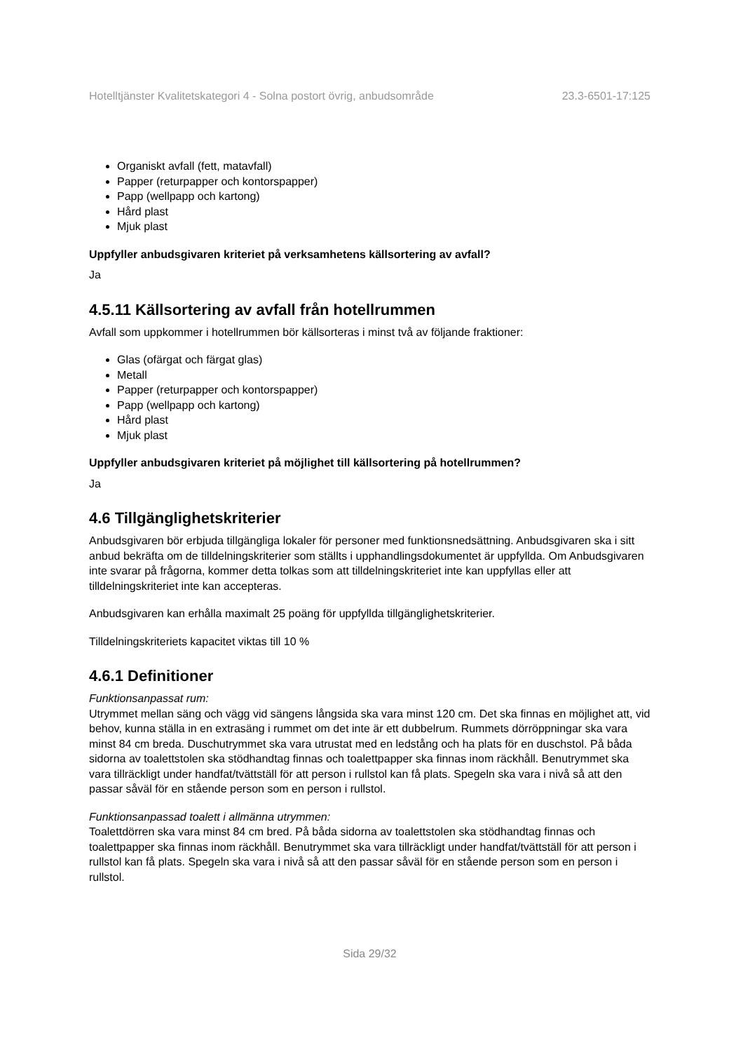Hotelltjänster Kvalitetskategori 4 - Solna postort övrig, anbudsområde 23.3-6501-17:125
Organiskt avfall (fett, matavfall)
Papper (returpapper och kontorspapper)
Papp (wellpapp och kartong)
Hård plast
Mjuk plast
Uppfyller anbudsgivaren kriteriet på verksamhetens källsortering av avfall?
Ja
4.5.11 Källsortering av avfall från hotellrummen
Avfall som uppkommer i hotellrummen bör källsorteras i minst två av följande fraktioner:
Glas (ofärgat och färgat glas)
Metall
Papper (returpapper och kontorspapper)
Papp (wellpapp och kartong)
Hård plast
Mjuk plast
Uppfyller anbudsgivaren kriteriet på möjlighet till källsortering på hotellrummen?
Ja
4.6 Tillgänglighetskriterier
Anbudsgivaren bör erbjuda tillgängliga lokaler för personer med funktionsnedsättning. Anbudsgivaren ska i sitt anbud bekräfta om de tilldelningskriterier som ställts i upphandlingsdokumentet är uppfyllda. Om Anbudsgivaren inte svarar på frågorna, kommer detta tolkas som att tilldelningskriteriet inte kan uppfyllas eller att tilldelningskriteriet inte kan accepteras.
Anbudsgivaren kan erhålla maximalt 25 poäng för uppfyllda tillgänglighetskriterier.
Tilldelningskriteriets kapacitet viktas till 10 %
4.6.1 Definitioner
Funktionsanpassat rum:
Utrymmet mellan säng och vägg vid sängens långsida ska vara minst 120 cm. Det ska finnas en möjlighet att, vid behov, kunna ställa in en extrasäng i rummet om det inte är ett dubbelrum. Rummets dörröppningar ska vara minst 84 cm breda. Duschutrymmet ska vara utrustat med en ledstång och ha plats för en duschstol. På båda sidorna av toalettstolen ska stödhandtag finnas och toalettpapper ska finnas inom räckhåll. Benutrymmet ska vara tillräckligt under handfat/tvättställ för att person i rullstol kan få plats. Spegeln ska vara i nivå så att den passar såväl för en stående person som en person i rullstol.
Funktionsanpassad toalett i allmänna utrymmen:
Toalettdörren ska vara minst 84 cm bred. På båda sidorna av toalettstolen ska stödhandtag finnas och toalettpapper ska finnas inom räckhåll. Benutrymmet ska vara tillräckligt under handfat/tvättställ för att person i rullstol kan få plats. Spegeln ska vara i nivå så att den passar såväl för en stående person som en person i rullstol.
Sida 29/32